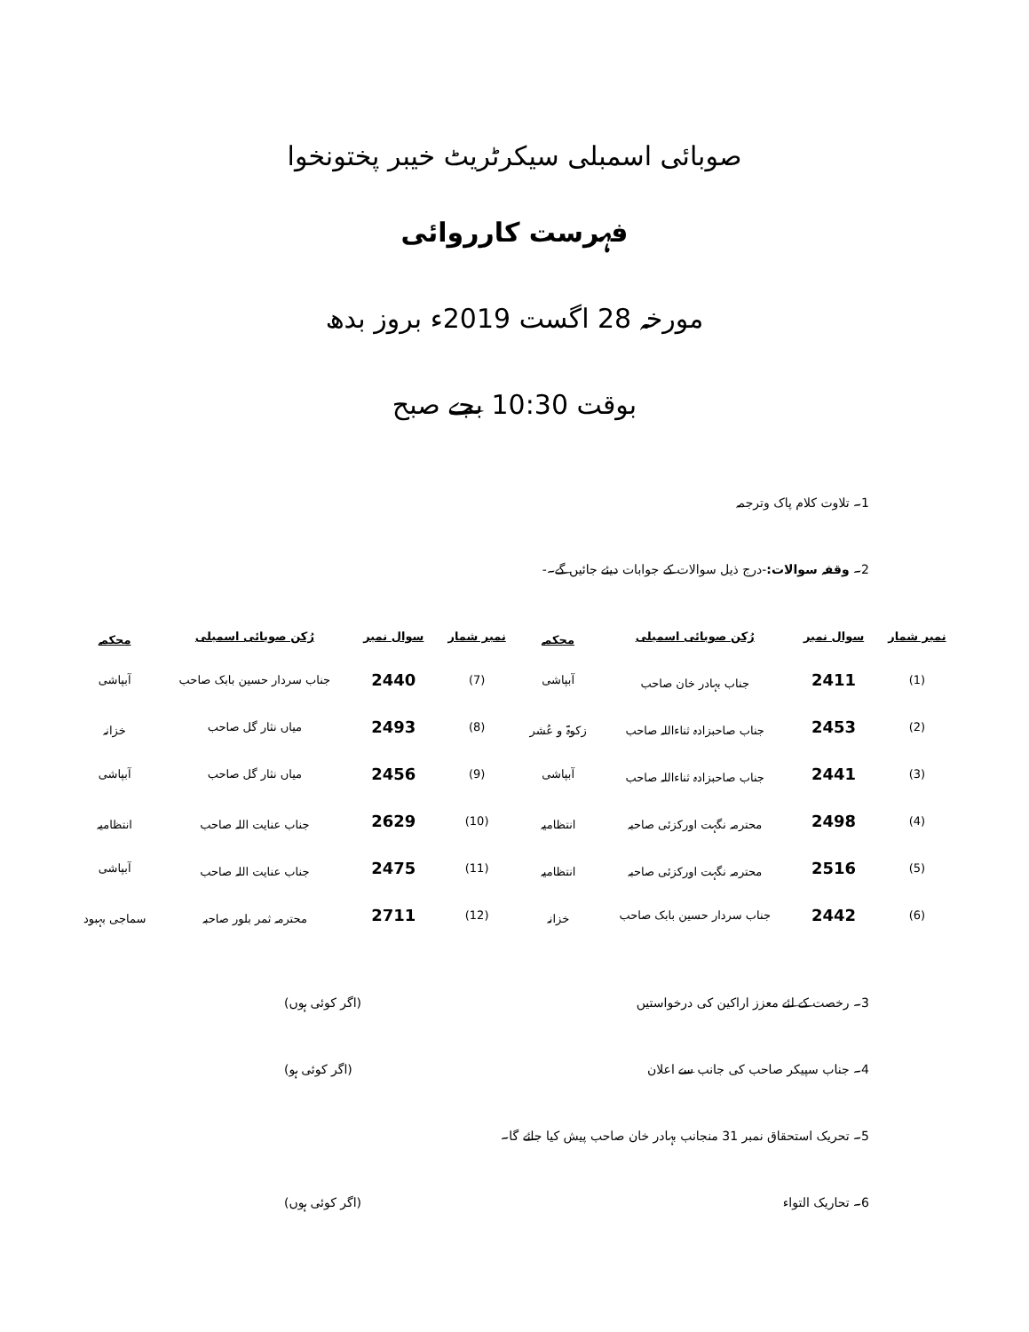صوبائی اسمبلی سیکرٹریٹ خیبر پختونخوا
فہرست کارروائی
مورخہ 28 اگست 2019ء بروز بدھ
بوقت 10:30 بجے صبح
1۔ تلاوت کلام پاک وترجمہ
2۔ وقفہ سوالات:-درج ذیل سوالات کے جوابات دیئے جائیں گے۔-
| نمبر شمار | سوال نمبر | رُکن صوبائی اسمبلی | محکمہ | نمبر شمار | سوال نمبر | رُکن صوبائی اسمبلی | محکمہ |
| --- | --- | --- | --- | --- | --- | --- | --- |
| (1) | 2411 | جناب بہادر خان صاحب | آبپاشی | (7) | 2440 | جناب سردار حسین بابک صاحب | آبپاشی |
| (2) | 2453 | جناب صاحبزادہ ثناءاللہ صاحب | زکوۃ و عُشر | (8) | 2493 | میاں نثار گل صاحب | خزانہ |
| (3) | 2441 | جناب صاحبزادہ ثناءاللہ صاحب | آبپاشی | (9) | 2456 | میاں نثار گل صاحب | آبپاشی |
| (4) | 2498 | محترمہ نگہت اورکزئی صاحبہ | انتظامیہ | (10) | 2629 | جناب عنایت اللہ صاحب | انتظامیہ |
| (5) | 2516 | محترمہ نگہت اورکزئی صاحبہ | انتظامیہ | (11) | 2475 | جناب عنایت اللہ صاحب | آبپاشی |
| (6) | 2442 | جناب سردار حسین بابک صاحب | خزانہ | (12) | 2711 | محترمہ ثمر بلور صاحبہ | سماجی بہبود |
3۔ رخصت کے لئے معزز اراکین کی درخواستیں (اگر کوئی ہوں)
4۔ جناب سپیکر صاحب کی جانب سے اعلان (اگر کوئی ہو)
5۔ تحریک استحقاق نمبر 31 منجانب بہادر خان صاحب پیش کیا جائے گا۔
6۔ تحاریک التواء (اگر کوئی ہوں)